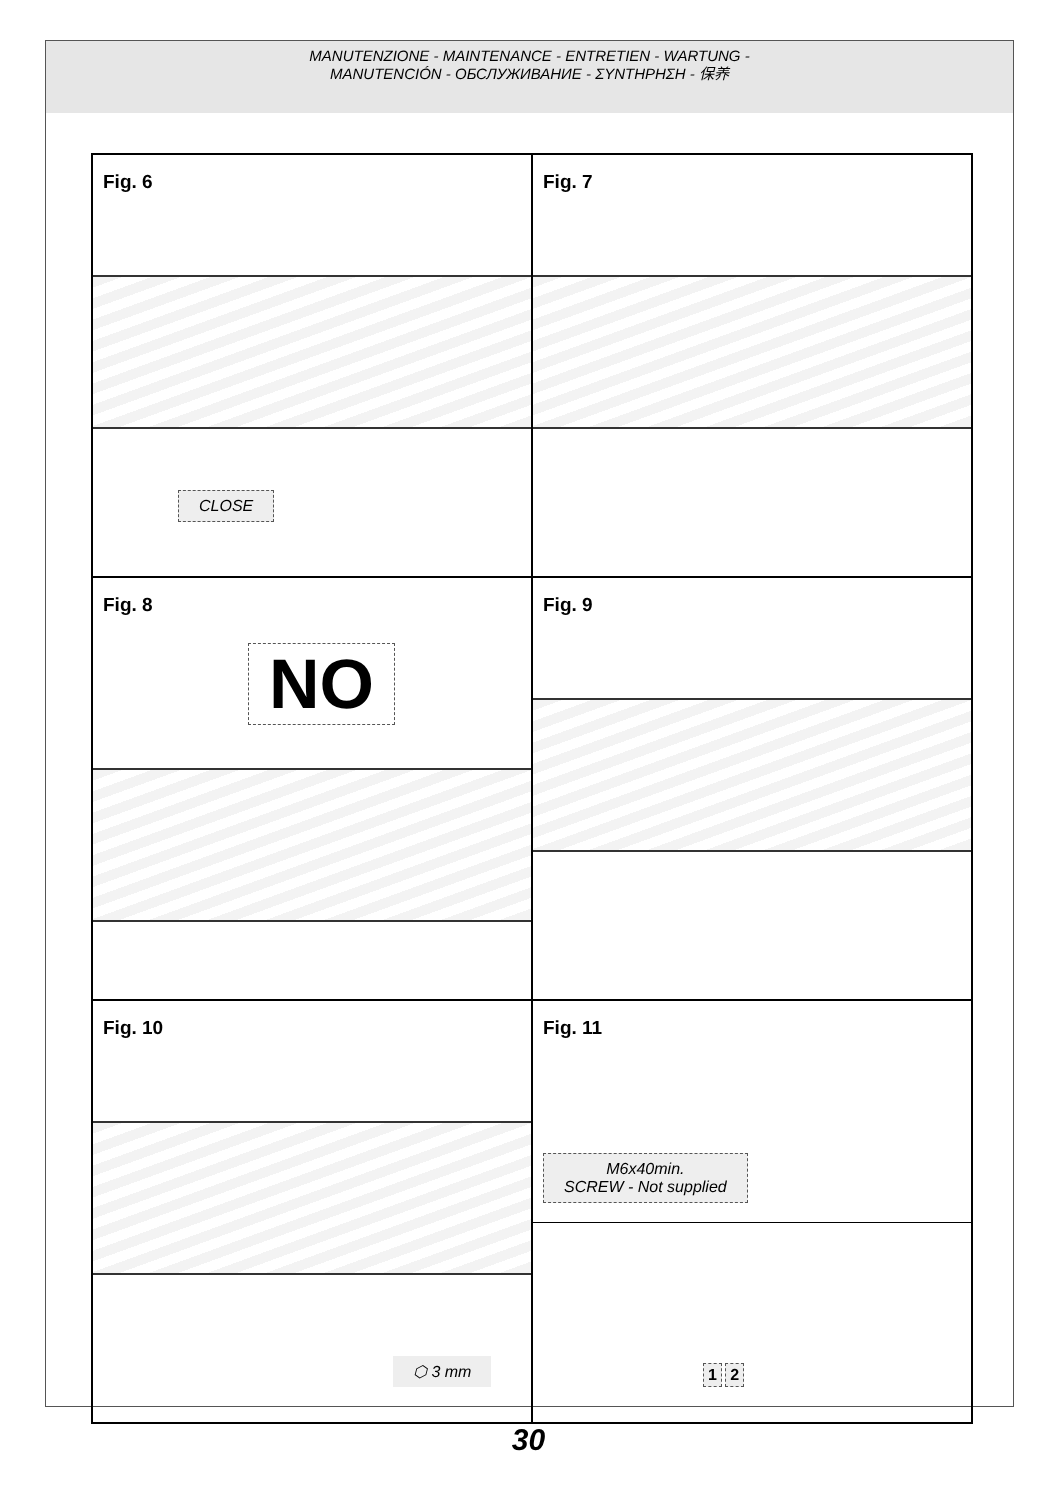MANUTENZIONE - MAINTENANCE - ENTRETIEN - WARTUNG -
MANUTENCIÓN - ОБСЛУЖИВАНИЕ - ΣΥΝΤΗΡΗΣΗ - 保养
Fig. 6
CLOSE
Fig. 7
Fig. 8
NO
Fig. 9
Fig. 10
⬡ 3 mm
Fig. 11
M6x40min.
SCREW - Not supplied
1 2
30